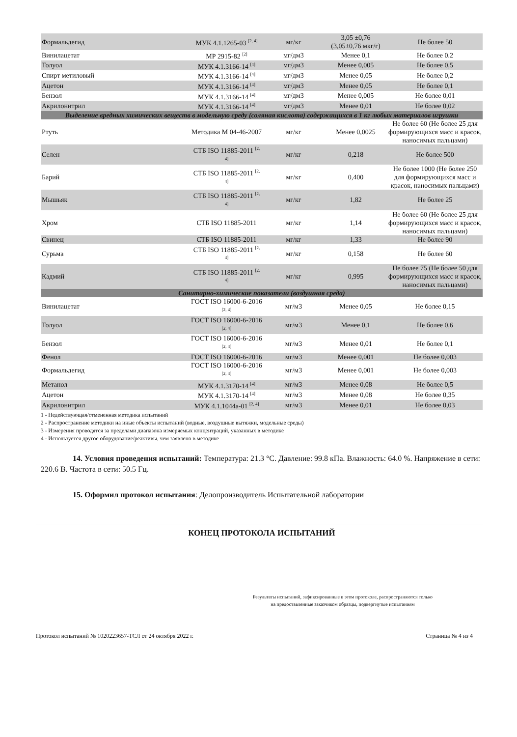| Формальдегид | МУК 4.1.1265-03 <sup>[2, 4]</sup> | мг/кг | 3,05 ±0,76 (3,05±0,76 мкг/г) | Не более 50 |
| Винилацетат | МР 2915-82 <sup>[2]</sup> | мг/дм3 | Менее 0,1 | Не более 0.2 |
| Толуол | МУК 4.1.3166-14 <sup>[4]</sup> | мг/дм3 | Менее 0,005 | Не более 0,5 |
| Спирт метиловый | МУК 4.1.3166-14 <sup>[4]</sup> | мг/дм3 | Менее 0,05 | Не более 0,2 |
| Ацетон | МУК 4.1.3166-14 <sup>[4]</sup> | мг/дм3 | Менее 0,05 | Не более 0,1 |
| Бензол | МУК 4.1.3166-14 <sup>[4]</sup> | мг/дм3 | Менее 0,005 | Не более 0,01 |
| Акрилонитрил | МУК 4.1.3166-14 <sup>[4]</sup> | мг/дм3 | Менее 0,01 | Не более 0,02 |
| Выделение вредных химических веществ в модельную среду (соляная кислота) содержащихся в 1 кг любых материалов игрушки | | | | |
| Ртуть | Методика М 04-46-2007 | мг/кг | Менее 0,0025 | Не более 60 (Не более 25 для формирующихся масс и красок, наносимых пальцами) |
| Селен | СТБ ISO 11885-2011 <sup>[2, 4]</sup> | мг/кг | 0,218 | Не более 500 |
| Барий | СТБ ISO 11885-2011 <sup>[2, 4]</sup> | мг/кг | 0,400 | Не более 1000 (Не более 250 для формирующихся масс и красок, наносимых пальцами) |
| Мышьяк | СТБ ISO 11885-2011 <sup>[2, 4]</sup> | мг/кг | 1,82 | Не более 25 |
| Хром | СТБ ISO 11885-2011 | мг/кг | 1,14 | Не более 60 (Не более 25 для формирующихся масс и красок, наносимых пальцами) |
| Свинец | СТБ ISO 11885-2011 | мг/кг | 1,33 | Не более 90 |
| Сурьма | СТБ ISO 11885-2011 <sup>[2, 4]</sup> | мг/кг | 0,158 | Не более 60 |
| Кадмий | СТБ ISO 11885-2011 <sup>[2, 4]</sup> | мг/кг | 0,995 | Не более 75 (Не более 50 для формирующихся масс и красок, наносимых пальцами) |
| Санитарно-химические показатели (воздушная среда) | | | | |
| Винилацетат | ГОСТ ISO 16000-6-2016 <sup>[2, 4]</sup> | мг/м3 | Менее 0,05 | Не более 0,15 |
| Толуол | ГОСТ ISO 16000-6-2016 <sup>[2, 4]</sup> | мг/м3 | Менее 0,1 | Не более 0,6 |
| Бензол | ГОСТ ISO 16000-6-2016 <sup>[2, 4]</sup> | мг/м3 | Менее 0,01 | Не более 0,1 |
| Фенол | ГОСТ ISO 16000-6-2016 | мг/м3 | Менее 0,001 | Не более 0,003 |
| Формальдегид | ГОСТ ISO 16000-6-2016 <sup>[2, 4]</sup> | мг/м3 | Менее 0,001 | Не более 0,003 |
| Метанол | МУК 4.1.3170-14 <sup>[4]</sup> | мг/м3 | Менее 0,08 | Не более 0,5 |
| Ацетон | МУК 4.1.3170-14 <sup>[4]</sup> | мг/м3 | Менее 0,08 | Не более 0,35 |
| Акрилонитрил | МУК 4.1.1044а-01 <sup>[2, 4]</sup> | мг/м3 | Менее 0,01 | Не более 0,03 |
1 - Недействующая/отмененная методика испытаний
2 - Распространение методики на иные объекты испытаний (водные, воздушные вытяжки, модельные среды)
3 - Измерения проводятся за пределами диапазона измеряемых концентраций, указанных в методике
4 - Используется другое оборудование/реактивы, чем заявлено в методике
14. Условия проведения испытаний: Температура: 21.3 °C. Давление: 99.8 кПа. Влажность: 64.0 %. Напряжение в сети: 220.6 В. Частота в сети: 50.5 Гц.
15. Оформил протокол испытания: Делопроизводитель Испытательной лаборатории
КОНЕЦ ПРОТОКОЛА ИСПЫТАНИЙ
Результаты испытаний, зафиксированные в этом протоколе, распространяются только
на предоставленные заказчиком образцы, подвергнутые испытаниям
Протокол испытаний № 1020223657-ТСЛ от 24 октября 2022 г. Страница № 4 из 4